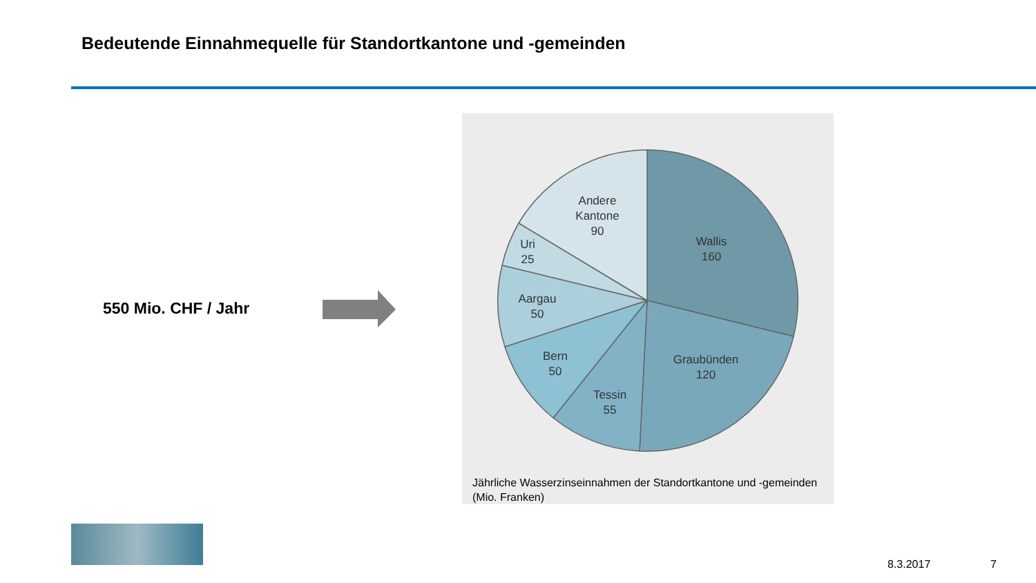Bedeutende Einnahmequelle für Standortkantone und -gemeinden
550 Mio. CHF / Jahr
Andere
Kantone
90
Wallis
160
Uri
25
Aargau
50
Bern
50
Graubünden
120
Tessin
55
Jährliche Wasserzinseinnahmen der Standortkantone und -gemeinden (Mio. Franken)
8.3.2017 7